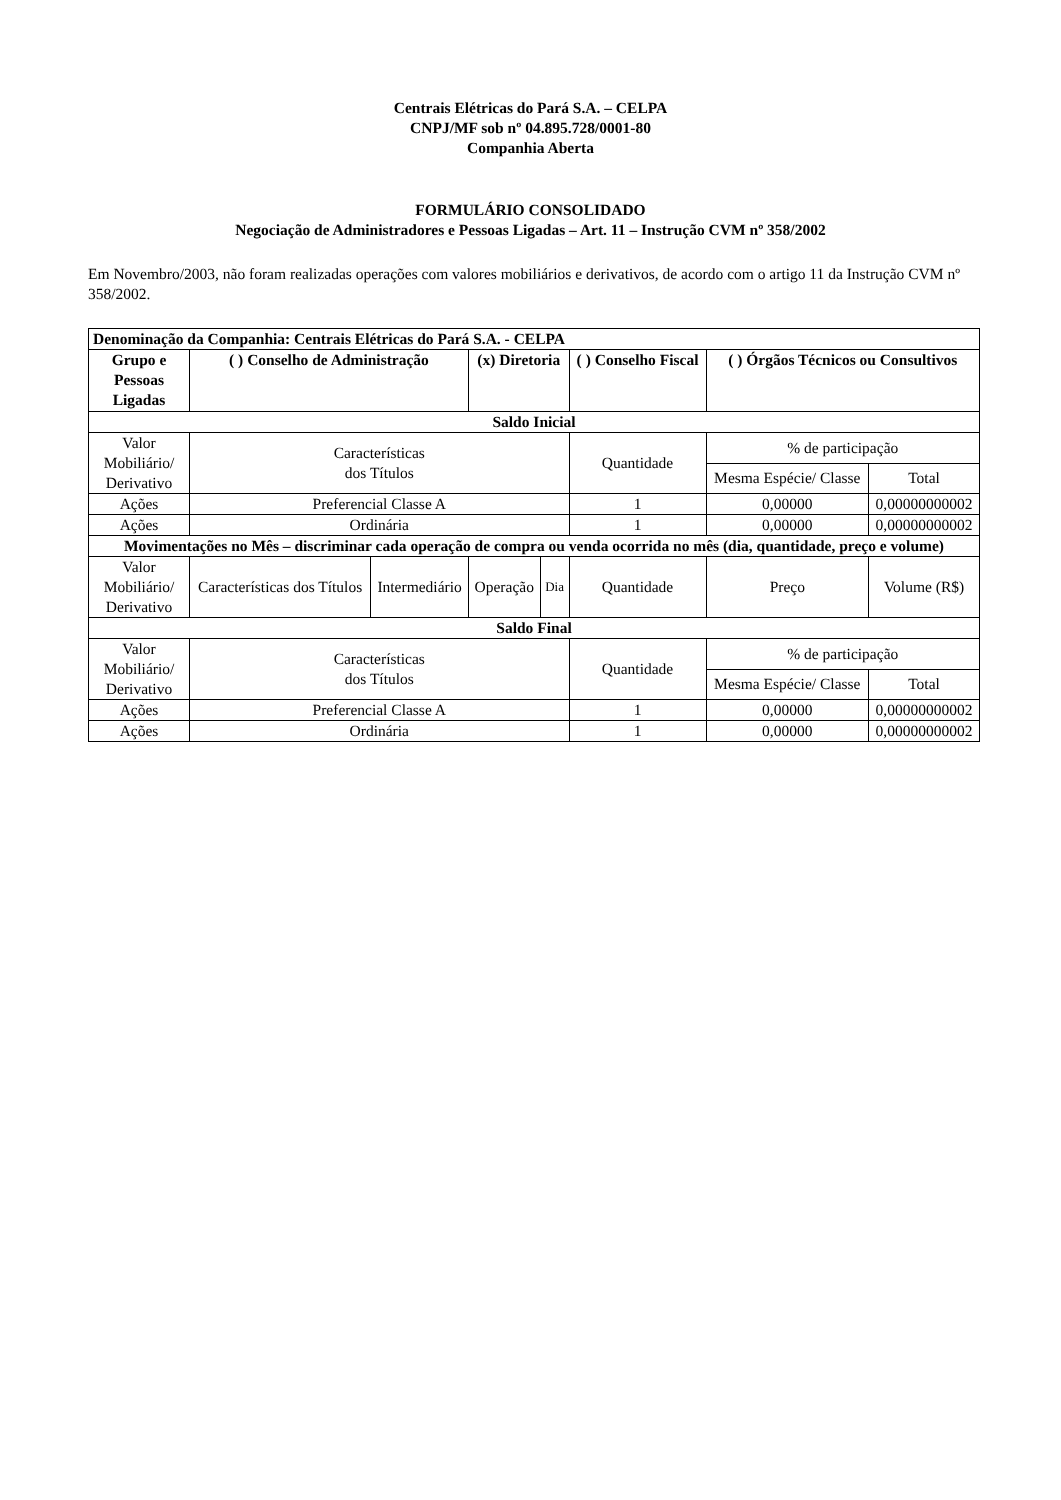Centrais Elétricas do Pará S.A. – CELPA
CNPJ/MF sob nº 04.895.728/0001-80
Companhia Aberta
FORMULÁRIO CONSOLIDADO
Negociação de Administradores e Pessoas Ligadas – Art. 11 – Instrução CVM nº 358/2002
Em Novembro/2003, não foram realizadas operações com valores mobiliários e derivativos, de acordo com o artigo 11 da Instrução CVM nº 358/2002.
| Denominação da Companhia: Centrais Elétricas do Pará S.A. - CELPA | | | | | | | |
| --- | --- | --- | --- | --- | --- | --- | --- |
| Grupo e Pessoas Ligadas | ( ) Conselho de Administração | | (x) Diretoria | | ( ) Conselho Fiscal | ( ) Órgãos Técnicos ou Consultivos | |
| Saldo Inicial | | | | | | | |
| Valor Mobiliário/ Derivativo | Características dos Títulos | | | | Quantidade | % de participação | |
| | | | | | | Mesma Espécie/ Classe | Total |
| Ações | Preferencial Classe A | | | | 1 | 0,00000 | 0,00000000002 |
| Ações | Ordinária | | | | 1 | 0,00000 | 0,00000000002 |
| Movimentações no Mês – discriminar cada operação de compra ou venda ocorrida no mês (dia, quantidade, preço e volume) | | | | | | | |
| Valor Mobiliário/ Derivativo | Características dos Títulos | Intermediário | Operação | Dia | Quantidade | Preço | Volume (R$) |
| Saldo Final | | | | | | | |
| Valor Mobiliário/ Derivativo | Características dos Títulos | | | | Quantidade | % de participação | |
| | | | | | | Mesma Espécie/ Classe | Total |
| Ações | Preferencial Classe A | | | | 1 | 0,00000 | 0,00000000002 |
| Ações | Ordinária | | | | 1 | 0,00000 | 0,00000000002 |